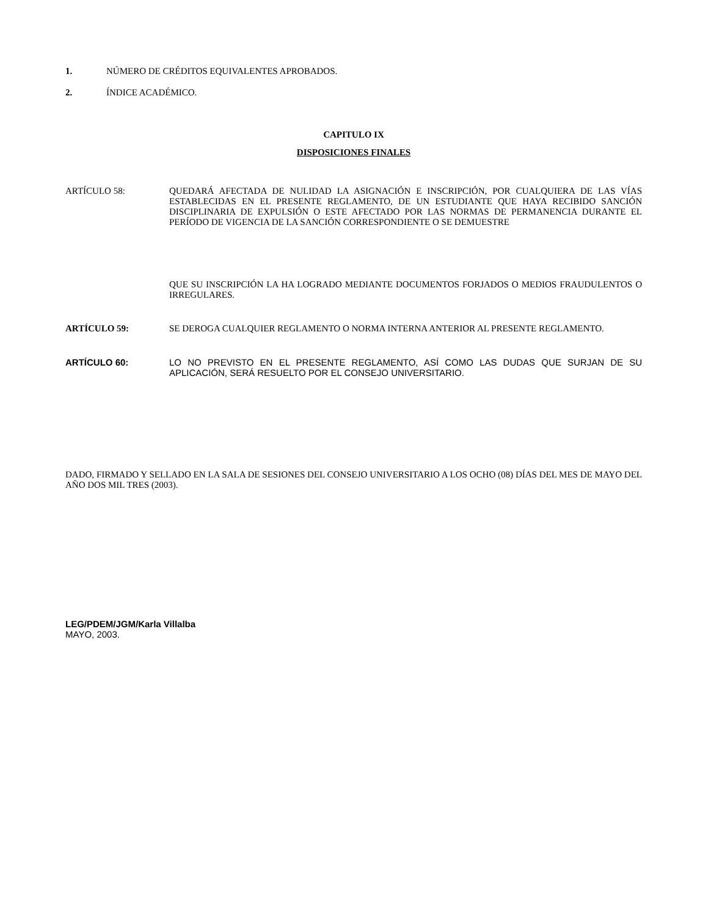1. NÚMERO DE CRÉDITOS EQUIVALENTES APROBADOS.
2. ÍNDICE ACADÉMICO.
CAPITULO IX
DISPOSICIONES FINALES
ARTÍCULO 58: QUEDARÁ AFECTADA DE NULIDAD LA ASIGNACIÓN E INSCRIPCIÓN, POR CUALQUIERA DE LAS VÍAS ESTABLECIDAS EN EL PRESENTE REGLAMENTO, DE UN ESTUDIANTE QUE HAYA RECIBIDO SANCIÓN DISCIPLINARIA DE EXPULSIÓN O ESTE AFECTADO POR LAS NORMAS DE PERMANENCIA DURANTE EL PERÍODO DE VIGENCIA DE LA SANCIÓN CORRESPONDIENTE O SE DEMUESTRE
QUE SU INSCRIPCIÓN LA HA LOGRADO MEDIANTE DOCUMENTOS FORJADOS O MEDIOS FRAUDULENTOS O IRREGULARES.
ARTÍCULO 59: SE DEROGA CUALQUIER REGLAMENTO O NORMA INTERNA ANTERIOR AL PRESENTE REGLAMENTO.
ARTÍCULO 60: LO NO PREVISTO EN EL PRESENTE REGLAMENTO, ASÍ COMO LAS DUDAS QUE SURJAN DE SU APLICACIÓN, SERÁ RESUELTO POR EL CONSEJO UNIVERSITARIO.
DADO, FIRMADO Y SELLADO EN LA SALA DE SESIONES DEL CONSEJO UNIVERSITARIO A LOS OCHO (08) DÍAS DEL MES DE MAYO DEL AÑO DOS MIL TRES (2003).
LEG/PDEM/JGM/Karla Villalba
MAYO, 2003.